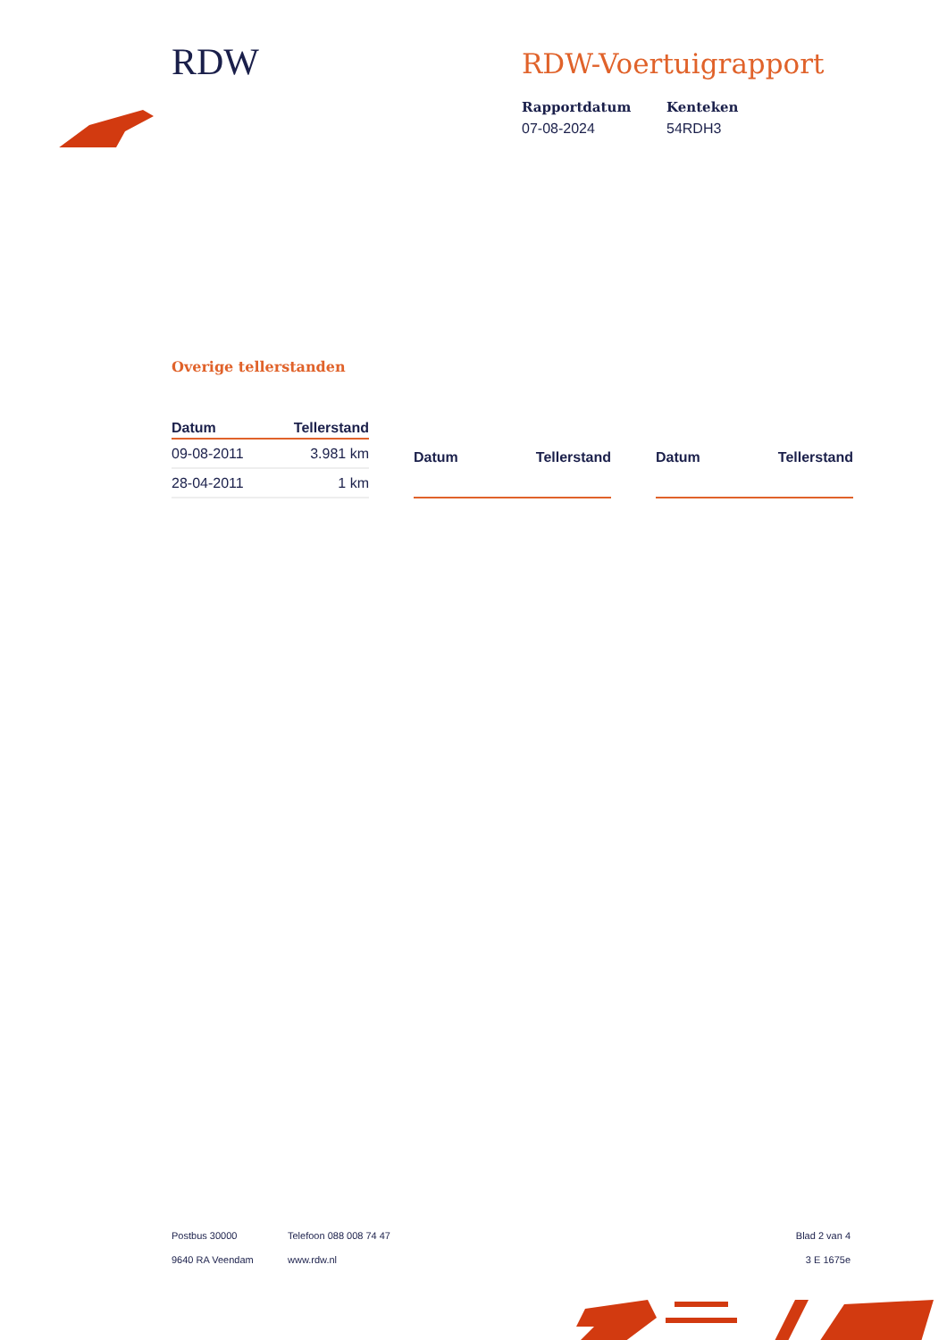RDW
RDW-Voertuigrapport
Rapportdatum
07-08-2024
Kenteken
54RDH3
Overige tellerstanden
| Datum | Tellerstand |
| --- | --- |
| 09-08-2011 | 3.981 km |
| 28-04-2011 | 1 km |
| Datum | Tellerstand |
| --- | --- |
| Datum | Tellerstand |
| --- | --- |
Postbus 30000
9640 RA Veendam
Telefoon 088 008 74 47
www.rdw.nl
Blad 2 van 4
3 E 1675e